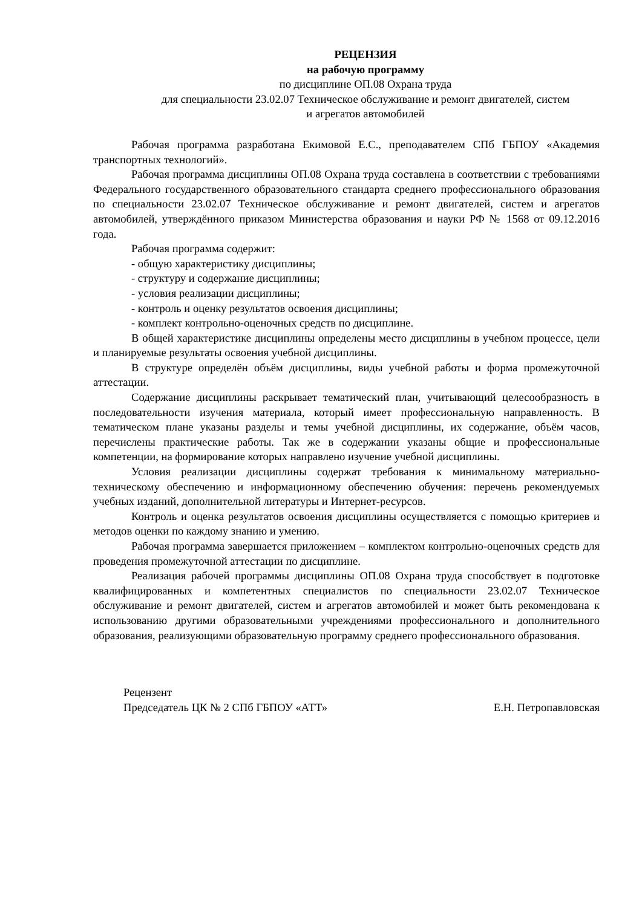РЕЦЕНЗИЯ
на рабочую программу
по дисциплине ОП.08 Охрана труда
для специальности 23.02.07 Техническое обслуживание и ремонт двигателей, систем
и агрегатов автомобилей
Рабочая программа разработана Екимовой Е.С., преподавателем СПб ГБПОУ «Академия транспортных технологий».
Рабочая программа дисциплины ОП.08 Охрана труда составлена в соответствии с требованиями Федерального государственного образовательного стандарта среднего профессионального образования по специальности 23.02.07 Техническое обслуживание и ремонт двигателей, систем и агрегатов автомобилей, утверждённого приказом Министерства образования и науки РФ № 1568 от 09.12.2016 года.
Рабочая программа содержит:
- общую характеристику дисциплины;
- структуру и содержание дисциплины;
- условия реализации дисциплины;
- контроль и оценку результатов освоения дисциплины;
- комплект контрольно-оценочных средств по дисциплине.
В общей характеристике дисциплины определены место дисциплины в учебном процессе, цели и планируемые результаты освоения учебной дисциплины.
В структуре определён объём дисциплины, виды учебной работы и форма промежуточной аттестации.
Содержание дисциплины раскрывает тематический план, учитывающий целесообразность в последовательности изучения материала, который имеет профессиональную направленность. В тематическом плане указаны разделы и темы учебной дисциплины, их содержание, объём часов, перечислены практические работы. Так же в содержании указаны общие и профессиональные компетенции, на формирование которых направлено изучение учебной дисциплины.
Условия реализации дисциплины содержат требования к минимальному материально-техническому обеспечению и информационному обеспечению обучения: перечень рекомендуемых учебных изданий, дополнительной литературы и Интернет-ресурсов.
Контроль и оценка результатов освоения дисциплины осуществляется с помощью критериев и методов оценки по каждому знанию и умению.
Рабочая программа завершается приложением – комплектом контрольно-оценочных средств для проведения промежуточной аттестации по дисциплине.
Реализация рабочей программы дисциплины ОП.08 Охрана труда способствует в подготовке квалифицированных и компетентных специалистов по специальности 23.02.07 Техническое обслуживание и ремонт двигателей, систем и агрегатов автомобилей и может быть рекомендована к использованию другими образовательными учреждениями профессионального и дополнительного образования, реализующими образовательную программу среднего профессионального образования.
Рецензент
Председатель ЦК № 2 СПб ГБПОУ «АТТ» Е.Н. Петропавловская